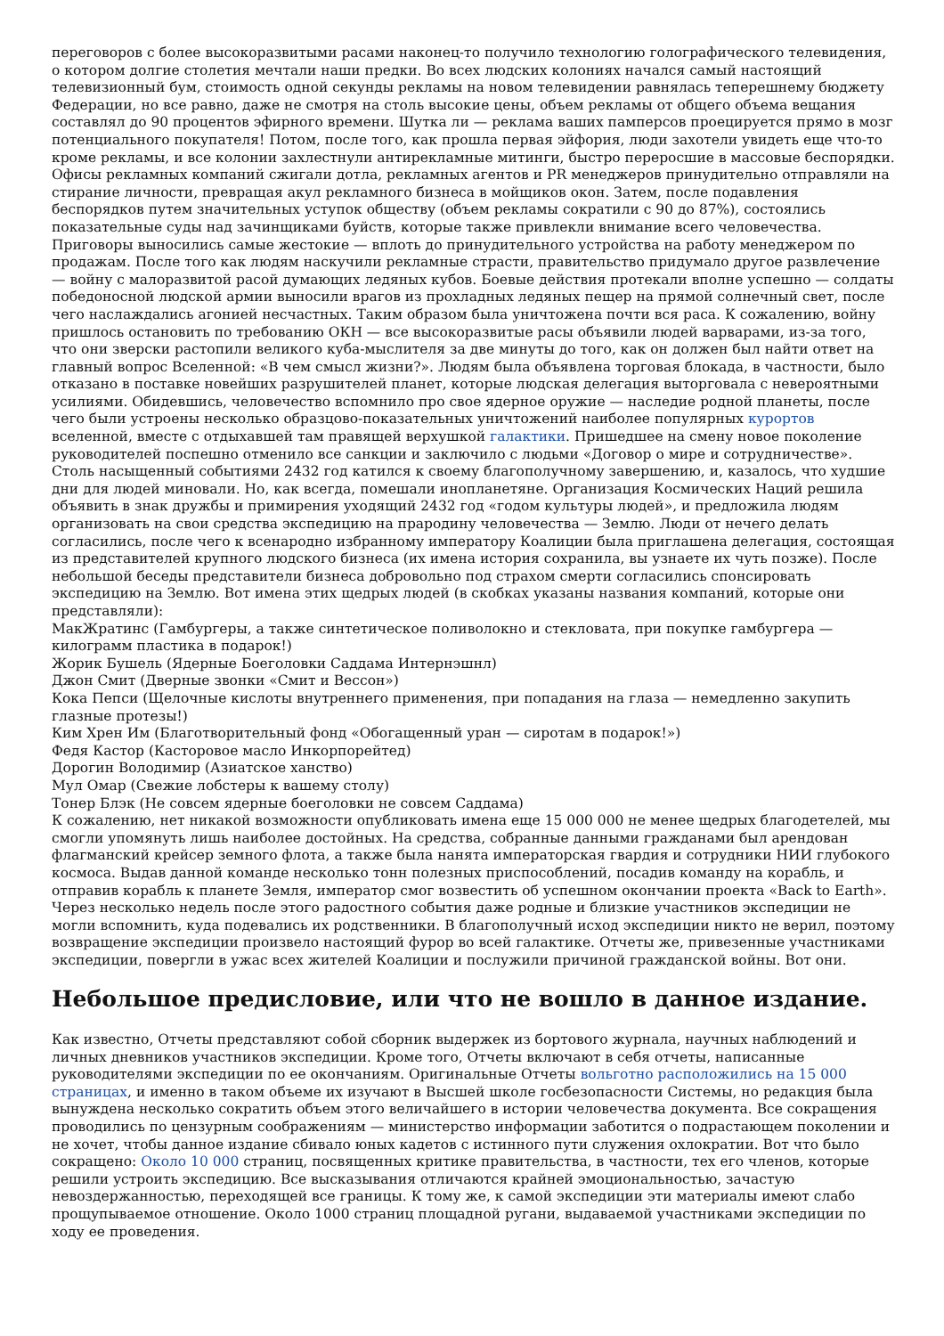переговоров с более высокоразвитыми расами наконец-то получило технологию голографического телевидения, о котором долгие столетия мечтали наши предки. Во всех людских колониях начался самый настоящий телевизионный бум, стоимость одной секунды рекламы на новом телевидении равнялась теперешнему бюджету Федерации, но все равно, даже не смотря на столь высокие цены, объем рекламы от общего объема вещания составлял до 90 процентов эфирного времени. Шутка ли — реклама ваших памперсов проецируется прямо в мозг потенциального покупателя! Потом, после того, как прошла первая эйфория, люди захотели увидеть еще что-то кроме рекламы, и все колонии захлестнули антирекламные митинги, быстро переросшие в массовые беспорядки. Офисы рекламных компаний сжигали дотла, рекламных агентов и PR менеджеров принудительно отправляли на стирание личности, превращая акул рекламного бизнеса в мойщиков окон. Затем, после подавления беспорядков путем значительных уступок обществу (объем рекламы сократили с 90 до 87%), состоялись показательные суды над зачинщиками буйств, которые также привлекли внимание всего человечества. Приговоры выносились самые жестокие — вплоть до принудительного устройства на работу менеджером по продажам. После того как людям наскучили рекламные страсти, правительство придумало другое развлечение — войну с малоразвитой расой думающих ледяных кубов. Боевые действия протекали вполне успешно — солдаты победоносной людской армии выносили врагов из прохладных ледяных пещер на прямой солнечный свет, после чего наслаждались агонией несчастных. Таким образом была уничтожена почти вся раса. К сожалению, войну пришлось остановить по требованию ОКН — все высокоразвитые расы объявили людей варварами, из-за того, что они зверски растопили великого куба-мыслителя за две минуты до того, как он должен был найти ответ на главный вопрос Вселенной: «В чем смысл жизни?». Людям была объявлена торговая блокада, в частности, было отказано в поставке новейших разрушителей планет, которые людская делегация выторговала с невероятными усилиями. Обидевшись, человечество вспомнило про свое ядерное оружие — наследие родной планеты, после чего были устроены несколько образцово-показательных уничтожений наиболее популярных курортов вселенной, вместе с отдыхавшей там правящей верхушкой галактики. Пришедшее на смену новое поколение руководителей поспешно отменило все санкции и заключило с людьми «Договор о мире и сотрудничестве». Столь насыщенный событиями 2432 год катился к своему благополучному завершению, и, казалось, что худшие дни для людей миновали. Но, как всегда, помешали инопланетяне. Организация Космических Наций решила объявить в знак дружбы и примирения уходящий 2432 год «годом культуры людей», и предложила людям организовать на свои средства экспедицию на прародину человечества — Землю. Люди от нечего делать согласились, после чего к всенародно избранному императору Коалиции была приглашена делегация, состоящая из представителей крупного людского бизнеса (их имена история сохранила, вы узнаете их чуть позже). После небольшой беседы представители бизнеса добровольно под страхом смерти согласились спонсировать экспедицию на Землю. Вот имена этих щедрых людей (в скобках указаны названия компаний, которые они представляли):
МакЖратинс (Гамбургеры, а также синтетическое поливолокно и стекловата, при покупке гамбургера — килограмм пластика в подарок!)
Жорик Бушель (Ядерные Боеголовки Саддама Интернэшнл)
Джон Смит (Дверные звонки «Смит и Вессон»)
Кока Пепси (Щелочные кислоты внутреннего применения, при попадания на глаза — немедленно закупить глазные протезы!)
Ким Хрен Им (Благотворительный фонд «Обогащенный уран — сиротам в подарок!»)
Федя Кастор (Касторовое масло Инкорпорейтед)
Дорогин Володимир (Азиатское ханство)
Мул Омар (Свежие лобстеры к вашему столу)
Тонер Блэк (Не совсем ядерные боеголовки не совсем Саддама)
К сожалению, нет никакой возможности опубликовать имена еще 15 000 000 не менее щедрых благодетелей, мы смогли упомянуть лишь наиболее достойных. На средства, собранные данными гражданами был арендован флагманский крейсер земного флота, а также была нанята императорская гвардия и сотрудники НИИ глубокого космоса. Выдав данной команде несколько тонн полезных приспособлений, посадив команду на корабль, и отправив корабль к планете Земля, император смог возвестить об успешном окончании проекта «Back to Earth». Через несколько недель после этого радостного события даже родные и близкие участников экспедиции не могли вспомнить, куда подевались их родственники. В благополучный исход экспедиции никто не верил, поэтому возвращение экспедиции произвело настоящий фурор во всей галактике. Отчеты же, привезенные участниками экспедиции, повергли в ужас всех жителей Коалиции и послужили причиной гражданской войны. Вот они.
Небольшое предисловие, или что не вошло в данное издание.
Как известно, Отчеты представляют собой сборник выдержек из бортового журнала, научных наблюдений и личных дневников участников экспедиции. Кроме того, Отчеты включают в себя отчеты, написанные руководителями экспедиции по ее окончаниям. Оригинальные Отчеты вольготно расположились на 15 000 страницах, и именно в таком объеме их изучают в Высшей школе госбезопасности Системы, но редакция была вынуждена несколько сократить объем этого величайшего в истории человечества документа. Все сокращения проводились по цензурным соображениям — министерство информации заботится о подрастающем поколении и не хочет, чтобы данное издание сбивало юных кадетов с истинного пути служения охлократии. Вот что было сокращено: Около 10 000 страниц, посвященных критике правительства, в частности, тех его членов, которые решили устроить экспедицию. Все высказывания отличаются крайней эмоциональностью, зачастую невоздержанностью, переходящей все границы. К тому же, к самой экспедиции эти материалы имеют слабо прощупываемое отношение. Около 1000 страниц площадной ругани, выдаваемой участниками экспедиции по ходу ее проведения.